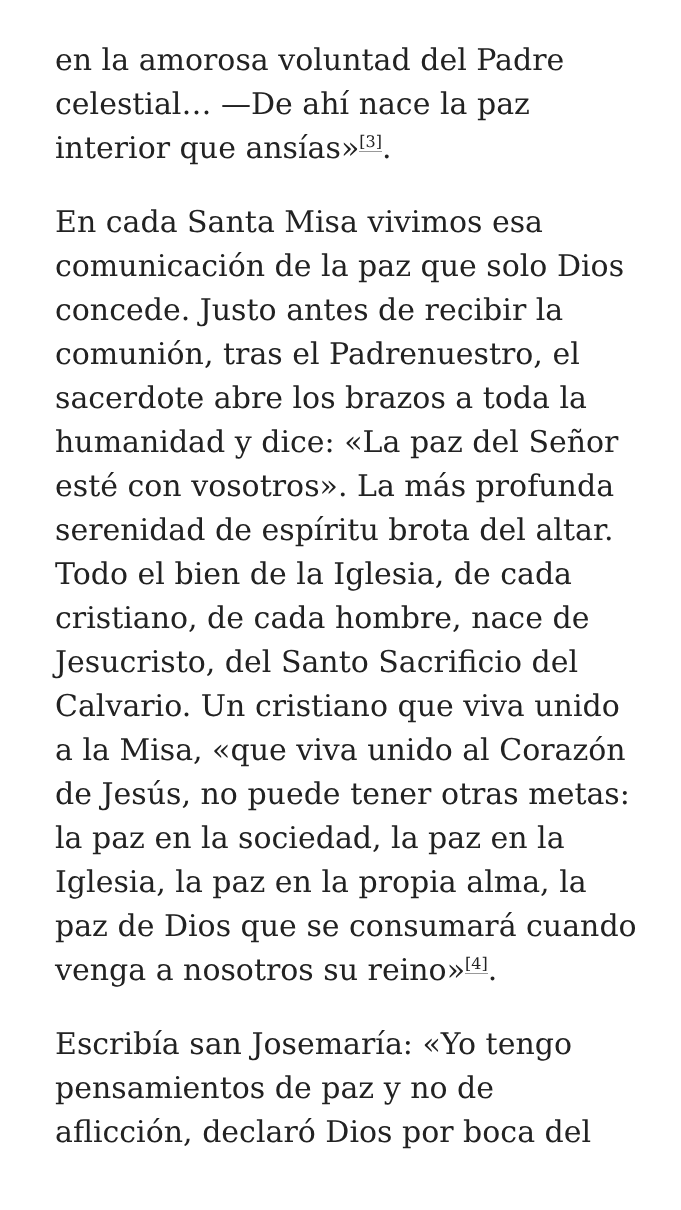en la amorosa voluntad del Padre celestial… —De ahí nace la paz interior que ansías»<sup>[3]</sup>.
En cada Santa Misa vivimos esa comunicación de la paz que solo Dios concede. Justo antes de recibir la comunión, tras el Padrenuestro, el sacerdote abre los brazos a toda la humanidad y dice: «La paz del Señor esté con vosotros». La más profunda serenidad de espíritu brota del altar. Todo el bien de la Iglesia, de cada cristiano, de cada hombre, nace de Jesucristo, del Santo Sacrificio del Calvario. Un cristiano que viva unido a la Misa, «que viva unido al Corazón de Jesús, no puede tener otras metas: la paz en la sociedad, la paz en la Iglesia, la paz en la propia alma, la paz de Dios que se consumará cuando venga a nosotros su reino»<sup>[4]</sup>.
Escribía san Josemaría: «Yo tengo pensamientos de paz y no de aflicción, declaró Dios por boca del